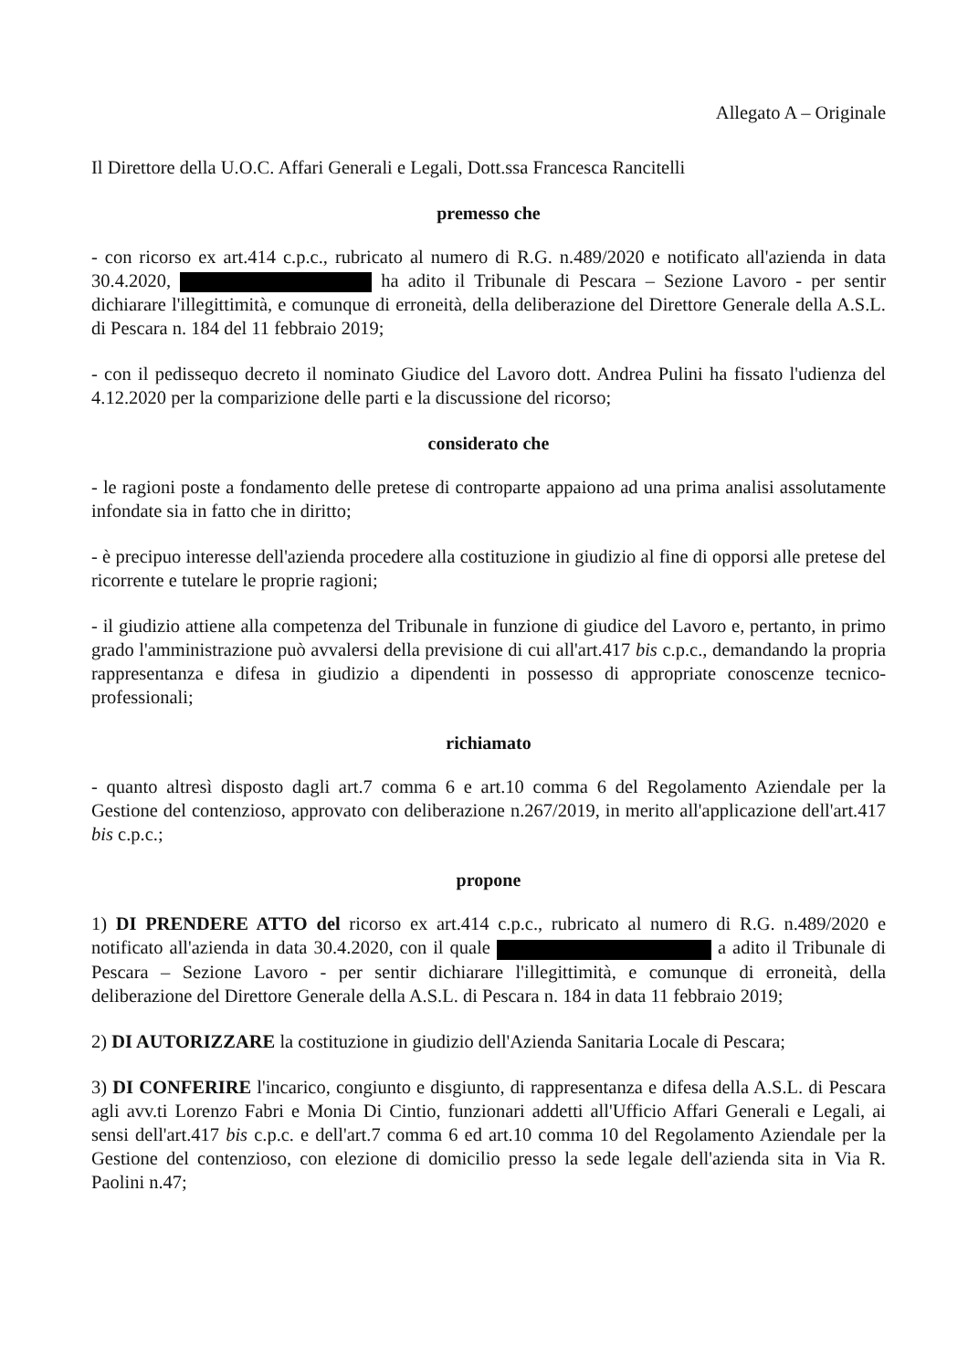Allegato A – Originale
Il Direttore della U.O.C. Affari Generali e Legali, Dott.ssa Francesca Rancitelli
premesso che
- con ricorso ex art.414 c.p.c., rubricato al numero di R.G. n.489/2020 e notificato all'azienda in data 30.4.2020, ha adito il Tribunale di Pescara – Sezione Lavoro - per sentir dichiarare l'illegittimità, e comunque di erroneità, della deliberazione del Direttore Generale della A.S.L. di Pescara n. 184 del 11 febbraio 2019;
- con il pedissequo decreto il nominato Giudice del Lavoro dott. Andrea Pulini ha fissato l'udienza del 4.12.2020 per la comparizione delle parti e la discussione del ricorso;
considerato che
- le ragioni poste a fondamento delle pretese di controparte appaiono ad una prima analisi assolutamente infondate sia in fatto che in diritto;
- è precipuo interesse dell'azienda procedere alla costituzione in giudizio al fine di opporsi alle pretese del ricorrente e tutelare le proprie ragioni;
- il giudizio attiene alla competenza del Tribunale in funzione di giudice del Lavoro e, pertanto, in primo grado l'amministrazione può avvalersi della previsione di cui all'art.417 bis c.p.c., demandando la propria rappresentanza e difesa in giudizio a dipendenti in possesso di appropriate conoscenze tecnico-professionali;
richiamato
- quanto altresì disposto dagli art.7 comma 6 e art.10 comma 6 del Regolamento Aziendale per la Gestione del contenzioso, approvato con deliberazione n.267/2019, in merito all'applicazione dell'art.417 bis c.p.c.;
propone
1) DI PRENDERE ATTO del ricorso ex art.414 c.p.c., rubricato al numero di R.G. n.489/2020 e notificato all'azienda in data 30.4.2020, con il quale a adito il Tribunale di Pescara – Sezione Lavoro - per sentir dichiarare l'illegittimità, e comunque di erroneità, della deliberazione del Direttore Generale della A.S.L. di Pescara n. 184 in data 11 febbraio 2019;
2) DI AUTORIZZARE la costituzione in giudizio dell'Azienda Sanitaria Locale di Pescara;
3) DI CONFERIRE l'incarico, congiunto e disgiunto, di rappresentanza e difesa della A.S.L. di Pescara agli avv.ti Lorenzo Fabri e Monia Di Cintio, funzionari addetti all'Ufficio Affari Generali e Legali, ai sensi dell'art.417 bis c.p.c. e dell'art.7 comma 6 ed art.10 comma 10 del Regolamento Aziendale per la Gestione del contenzioso, con elezione di domicilio presso la sede legale dell'azienda sita in Via R. Paolini n.47;